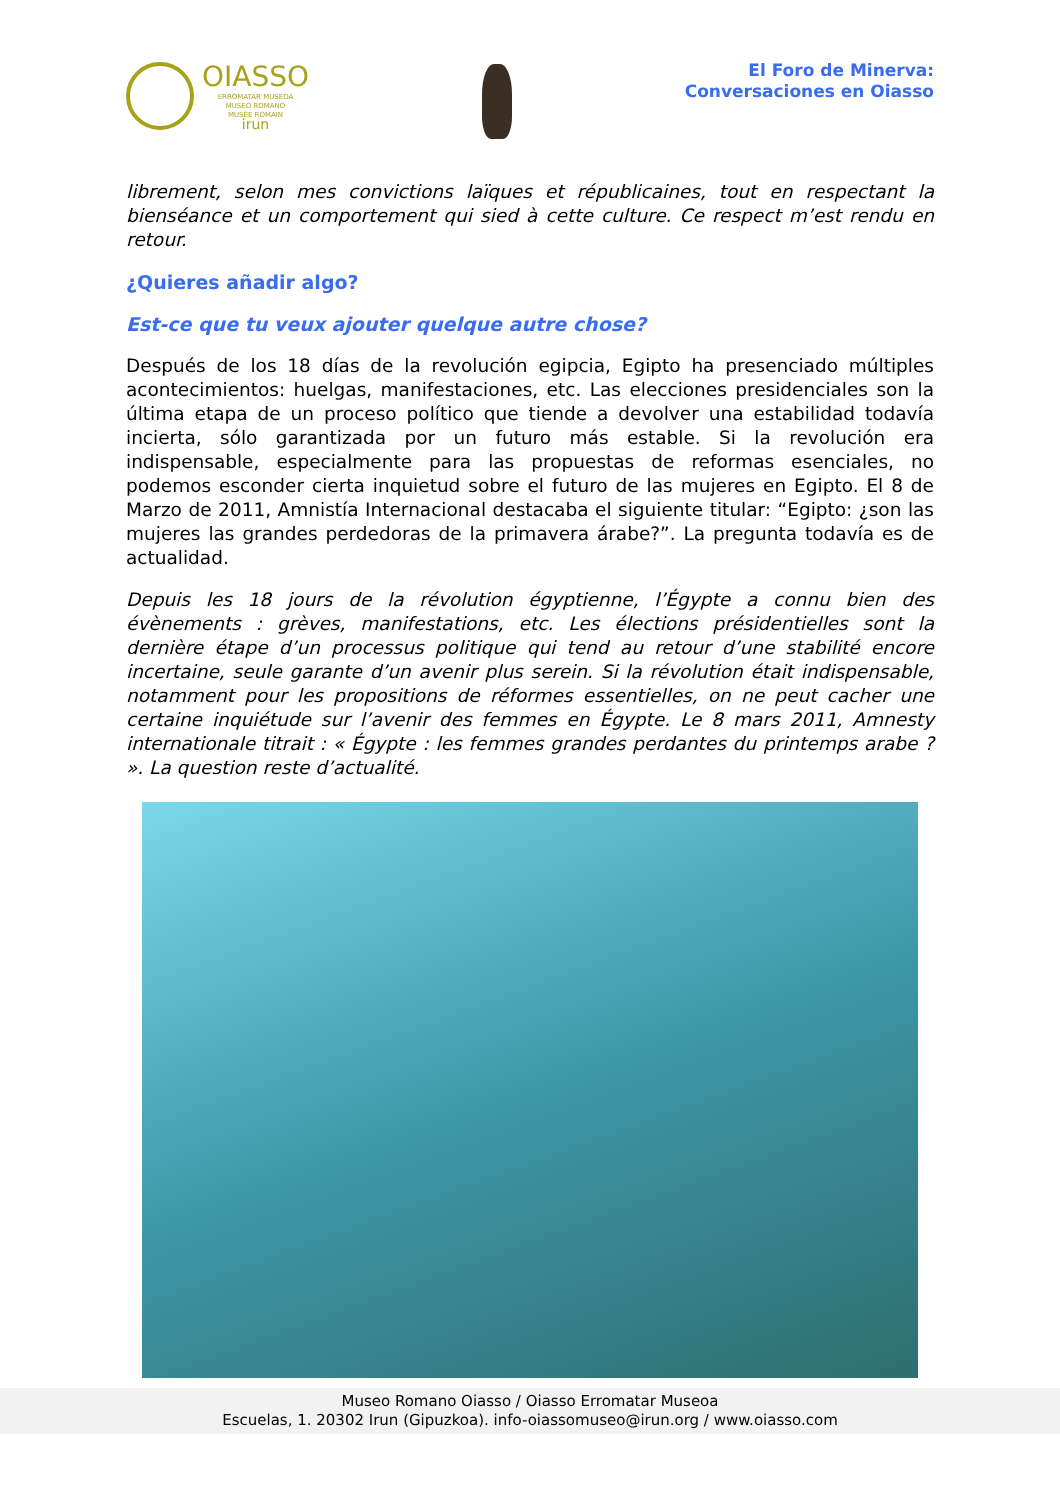OIASSO
ERROMATAR MUSEOA
MUSEO ROMANO
MUSÉE ROMAIN
irun
El Foro de Minerva:
Conversaciones en Oiasso
librement, selon mes convictions laïques et républicaines, tout en respectant la bienséance et un comportement qui sied à cette culture. Ce respect m’est rendu en retour.
¿Quieres añadir algo?
Est-ce que tu veux ajouter quelque autre chose?
Después de los 18 días de la revolución egipcia, Egipto ha presenciado múltiples acontecimientos: huelgas, manifestaciones, etc. Las elecciones presidenciales son la última etapa de un proceso político que tiende a devolver una estabilidad todavía incierta, sólo garantizada por un futuro más estable. Si la revolución era indispensable, especialmente para las propuestas de reformas esenciales, no podemos esconder cierta inquietud sobre el futuro de las mujeres en Egipto. El 8 de Marzo de 2011, Amnistía Internacional destacaba el siguiente titular: “Egipto: ¿son las mujeres las grandes perdedoras de la primavera árabe?”. La pregunta todavía es de actualidad.
Depuis les 18 jours de la révolution égyptienne, l’Égypte a connu bien des évènements : grèves, manifestations, etc. Les élections présidentielles sont la dernière étape d’un processus politique qui tend au retour d’une stabilité encore incertaine, seule garante d’un avenir plus serein. Si la révolution était indispensable, notamment pour les propositions de réformes essentielles, on ne peut cacher une certaine inquiétude sur l’avenir des femmes en Égypte. Le 8 mars 2011, Amnesty internationale titrait : « Égypte : les femmes grandes perdantes du printemps arabe ? ». La question reste d’actualité.
Museo Romano Oiasso / Oiasso Erromatar Museoa
Escuelas, 1. 20302 Irun (Gipuzkoa). info-oiassomuseo@irun.org / www.oiasso.com